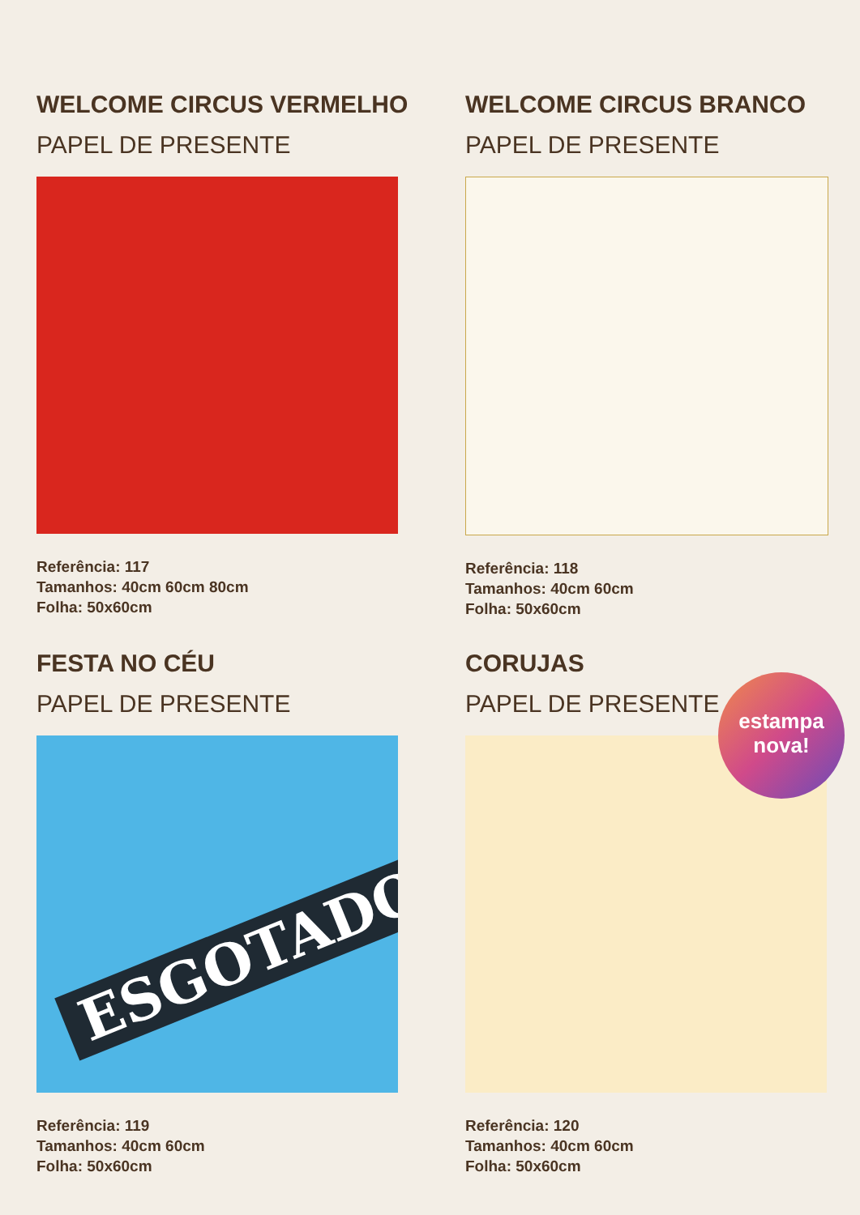WELCOME CIRCUS VERMELHO
PAPEL DE PRESENTE
Referência: 117
Tamanhos: 40cm 60cm 80cm
Folha: 50x60cm
WELCOME CIRCUS BRANCO
PAPEL DE PRESENTE
Referência: 118
Tamanhos: 40cm 60cm
Folha: 50x60cm
FESTA NO CÉU
PAPEL DE PRESENTE
ESGOTADO
Referência: 119
Tamanhos: 40cm 60cm
Folha: 50x60cm
CORUJAS
PAPEL DE PRESENTE
Referência: 120
Tamanhos: 40cm 60cm
Folha: 50x60cm
estampa
nova!